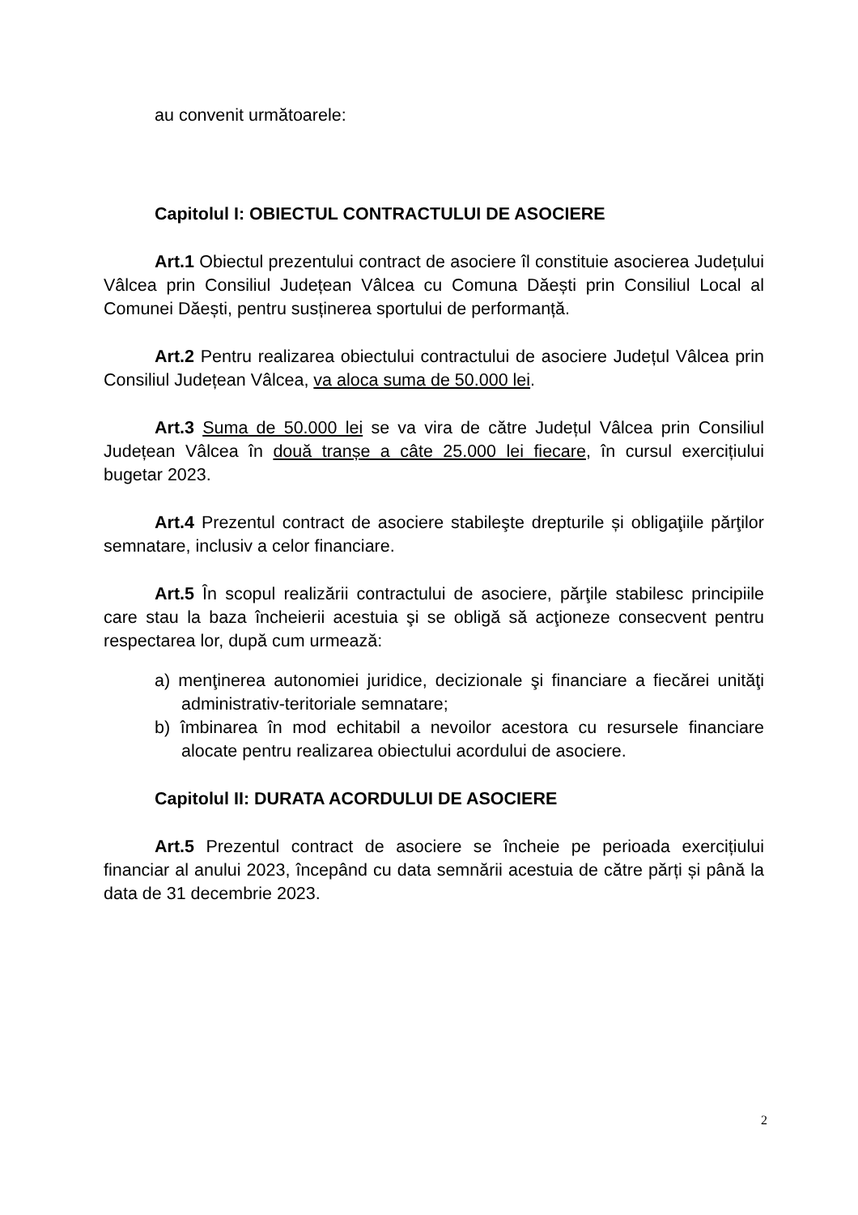au convenit următoarele:
Capitolul I: OBIECTUL CONTRACTULUI DE ASOCIERE
Art.1 Obiectul prezentului contract de asociere îl constituie asocierea Județului Vâlcea prin Consiliul Județean Vâlcea cu Comuna Dăești prin Consiliul Local al Comunei Dăești, pentru susținerea sportului de performanță.
Art.2 Pentru realizarea obiectului contractului de asociere Județul Vâlcea prin Consiliul Județean Vâlcea, va aloca suma de 50.000 lei.
Art.3 Suma de 50.000 lei se va vira de către Județul Vâlcea prin Consiliul Județean Vâlcea în două tranșe a câte 25.000 lei fiecare, în cursul exercițiului bugetar 2023.
Art.4 Prezentul contract de asociere stabileşte drepturile și obligaţiile părţilor semnatare, inclusiv a celor financiare.
Art.5 În scopul realizării contractului de asociere, părţile stabilesc principiile care stau la baza încheierii acestuia şi se obligă să acţioneze consecvent pentru respectarea lor, după cum urmează:
a) menţinerea autonomiei juridice, decizionale şi financiare a fiecărei unităţi administrativ-teritoriale semnatare;
b) îmbinarea în mod echitabil a nevoilor acestora cu resursele financiare alocate pentru realizarea obiectului acordului de asociere.
Capitolul II: DURATA ACORDULUI DE ASOCIERE
Art.5 Prezentul contract de asociere se încheie pe perioada exercițiului financiar al anului 2023, începând cu data semnării acestuia de către părți și până la data de 31 decembrie 2023.
2